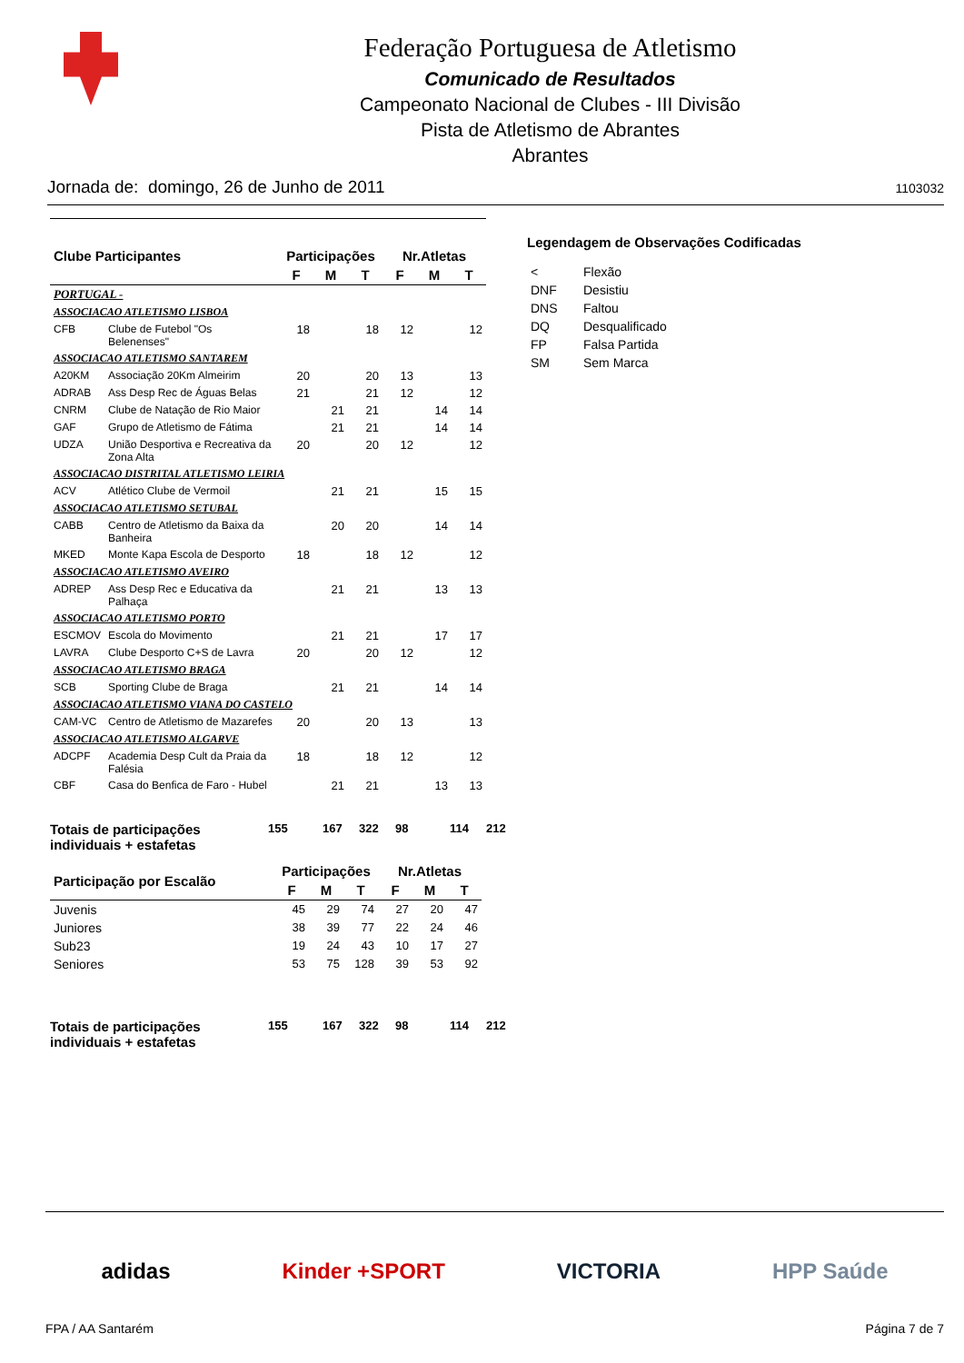Federação Portuguesa de Atletismo
Comunicado de Resultados
Campeonato Nacional de Clubes - III Divisão
Pista de Atletismo de Abrantes
Abrantes
Jornada de: domingo, 26 de Junho de 2011 1103032
| Clube Participantes | | Participações | | | Nr.Atletas | | |
| --- | --- | --- | --- | --- | --- | --- | --- |
| | | F | M | T | F | M | T |
| PORTUGAL - | | | | | | | |
| ASSOCIACAO ATLETISMO LISBOA | | | | | | | |
| CFB | Clube de Futebol "Os Belenenses" | 18 | | 18 | 12 | | 12 |
| ASSOCIACAO ATLETISMO SANTAREM | | | | | | | |
| A20KM | Associação 20Km Almeirim | 20 | | 20 | 13 | | 13 |
| ADRAB | Ass Desp Rec de Águas Belas | 21 | | 21 | 12 | | 12 |
| CNRM | Clube de Natação de Rio Maior | | 21 | 21 | | 14 | 14 |
| GAF | Grupo de Atletismo de Fátima | | 21 | 21 | | 14 | 14 |
| UDZA | União Desportiva e Recreativa da Zona Alta | 20 | | 20 | 12 | | 12 |
| ASSOCIACAO DISTRITAL ATLETISMO LEIRIA | | | | | | | |
| ACV | Atlético Clube de Vermoil | | 21 | 21 | | 15 | 15 |
| ASSOCIACAO ATLETISMO SETUBAL | | | | | | | |
| CABB | Centro de Atletismo da Baixa da Banheira | | 20 | 20 | | 14 | 14 |
| MKED | Monte Kapa Escola de Desporto | 18 | | 18 | 12 | | 12 |
| ASSOCIACAO ATLETISMO AVEIRO | | | | | | | |
| ADREP | Ass Desp Rec e Educativa da Palhaça | | 21 | 21 | | 13 | 13 |
| ASSOCIACAO ATLETISMO PORTO | | | | | | | |
| ESCMOV | Escola do Movimento | | 21 | 21 | | 17 | 17 |
| LAVRA | Clube Desporto C+S de Lavra | 20 | | 20 | 12 | | 12 |
| ASSOCIACAO ATLETISMO BRAGA | | | | | | | |
| SCB | Sporting Clube de Braga | | 21 | 21 | | 14 | 14 |
| ASSOCIACAO ATLETISMO VIANA DO CASTELO | | | | | | | |
| CAM-VC | Centro de Atletismo de Mazarefes | 20 | | 20 | 13 | | 13 |
| ASSOCIACAO ATLETISMO ALGARVE | | | | | | | |
| ADCPF | Academia Desp Cult da Praia da Falésia | 18 | | 18 | 12 | | 12 |
| CBF | Casa do Benfica de Faro - Hubel | | 21 | 21 | | 13 | 13 |
Totais de participações individuais + estafetas
155
167
322
98
114
212
| Participação por Escalão | Participações | | | Nr.Atletas | | |
| --- | --- | --- | --- | --- | --- | --- |
| | F | M | T | F | M | T |
| Juvenis | 45 | 29 | 74 | 27 | 20 | 47 |
| Juniores | 38 | 39 | 77 | 22 | 24 | 46 |
| Sub23 | 19 | 24 | 43 | 10 | 17 | 27 |
| Seniores | 53 | 75 | 128 | 39 | 53 | 92 |
Totais de participações individuais + estafetas
155
167
322
98
114
212
Legendagem de Observações Codificadas
| < | Flexão |
| DNF | Desistiu |
| DNS | Faltou |
| DQ | Desqualificado |
| FP | Falsa Partida |
| SM | Sem Marca |
adidas Kinder +SPORT VICTORIA HPP Saúde
FPA / AA Santarém Página 7 de 7